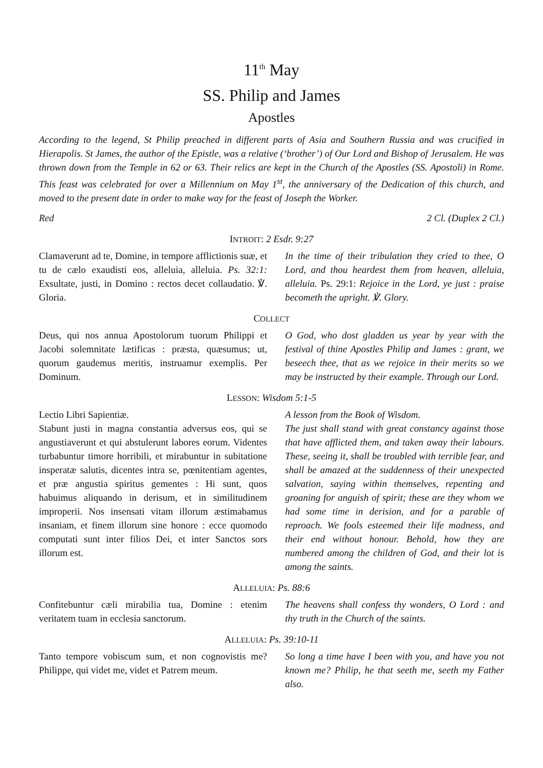11<sup>th</sup> May
SS. Philip and James
Apostles
According to the legend, St Philip preached in different parts of Asia and Southern Russia and was crucified in Hierapolis. St James, the author of the Epistle, was a relative (‘brother’) of Our Lord and Bishop of Jerusalem. He was thrown down from the Temple in 62 or 63. Their relics are kept in the Church of the Apostles (SS. Apostoli) in Rome. This feast was celebrated for over a Millennium on May 1<sup>st</sup>, the anniversary of the Dedication of this church, and moved to the present date in order to make way for the feast of Joseph the Worker.
Red 2 Cl. (Duplex 2 Cl.)
INTROIT: 2 Esdr. 9:27
Clamaverunt ad te, Domine, in tempore afflictionis suæ, et tu de cælo exaudisti eos, alleluia, alleluia. Ps. 32:1: Exsultate, justi, in Domino : rectos decet collaudatio. ℣. Gloria.
In the time of their tribulation they cried to thee, O Lord, and thou heardest them from heaven, alleluia, alleluia. Ps. 29:1: Rejoice in the Lord, ye just : praise becometh the upright. ℣. Glory.
COLLECT
Deus, qui nos annua Apostolorum tuorum Philippi et Jacobi solemnitate lætificas : præsta, quæsumus; ut, quorum gaudemus meritis, instruamur exemplis. Per Dominum.
O God, who dost gladden us year by year with the festival of thine Apostles Philip and James : grant, we beseech thee, that as we rejoice in their merits so we may be instructed by their example. Through our Lord.
LESSON: Wisdom 5:1-5
Lectio Libri Sapientiæ.
Stabunt justi in magna constantia adversus eos, qui se angustiaverunt et qui abstulerunt labores eorum. Videntes turbabuntur timore horribili, et mirabuntur in subitatione insperatæ salutis, dicentes intra se, pœnitentiam agentes, et præ angustia spiritus gementes : Hi sunt, quos habuimus aliquando in derisum, et in similitudinem improperii. Nos insensati vitam illorum æstimabamus insaniam, et finem illorum sine honore : ecce quomodo computati sunt inter filios Dei, et inter Sanctos sors illorum est.
A lesson from the Book of Wisdom.
The just shall stand with great constancy against those that have afflicted them, and taken away their labours. These, seeing it, shall be troubled with terrible fear, and shall be amazed at the suddenness of their unexpected salvation, saying within themselves, repenting and groaning for anguish of spirit; these are they whom we had some time in derision, and for a parable of reproach. We fools esteemed their life madness, and their end without honour. Behold, how they are numbered among the children of God, and their lot is among the saints.
ALLELUIA: Ps. 88:6
Confitebuntur cæli mirabilia tua, Domine : etenim veritatem tuam in ecclesia sanctorum.
The heavens shall confess thy wonders, O Lord : and thy truth in the Church of the saints.
ALLELUIA: Ps. 39:10-11
Tanto tempore vobiscum sum, et non cognovistis me? Philippe, qui videt me, videt et Patrem meum.
So long a time have I been with you, and have you not known me? Philip, he that seeth me, seeth my Father also.